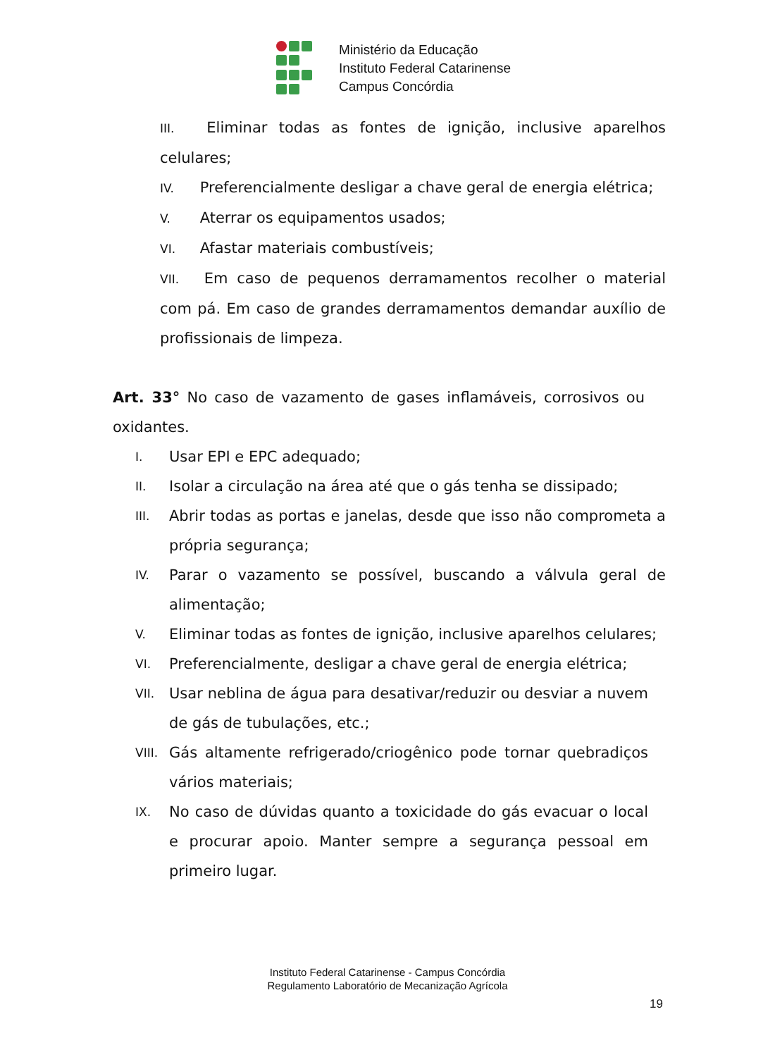Ministério da Educação
Instituto Federal Catarinense
Campus Concórdia
III. Eliminar todas as fontes de ignição, inclusive aparelhos celulares;
IV. Preferencialmente desligar a chave geral de energia elétrica;
V. Aterrar os equipamentos usados;
VI. Afastar materiais combustíveis;
VII. Em caso de pequenos derramamentos recolher o material com pá. Em caso de grandes derramamentos demandar auxílio de profissionais de limpeza.
Art. 33° No caso de vazamento de gases inflamáveis, corrosivos ou oxidantes.
I. Usar EPI e EPC adequado;
II. Isolar a circulação na área até que o gás tenha se dissipado;
III. Abrir todas as portas e janelas, desde que isso não comprometa a própria segurança;
IV. Parar o vazamento se possível, buscando a válvula geral de alimentação;
V. Eliminar todas as fontes de ignição, inclusive aparelhos celulares;
VI. Preferencialmente, desligar a chave geral de energia elétrica;
VII. Usar neblina de água para desativar/reduzir ou desviar a nuvem de gás de tubulações, etc.;
VIII. Gás altamente refrigerado/criogênico pode tornar quebradiços vários materiais;
IX. No caso de dúvidas quanto a toxicidade do gás evacuar o local e procurar apoio. Manter sempre a segurança pessoal em primeiro lugar.
Instituto Federal Catarinense - Campus Concórdia
Regulamento Laboratório de Mecanização Agrícola
19